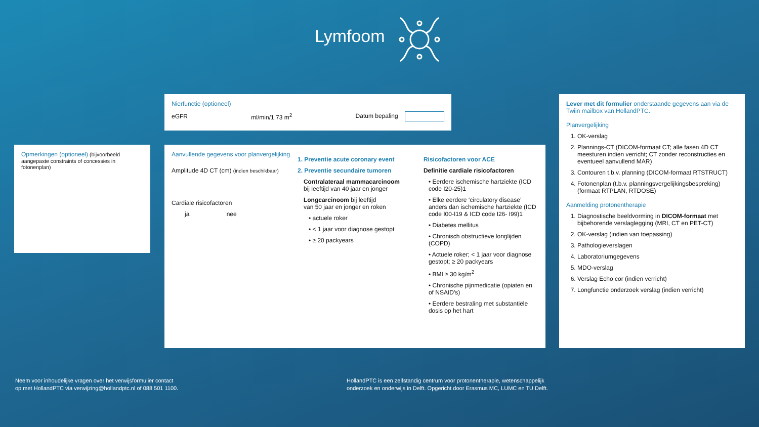Lymfoom
Nierfunctie (optioneel)
eGFR ml/min/1,73 m<sup>2</sup> Datum bepaling
Opmerkingen (optioneel) (bijvoorbeeld aangepaste constraints of concessies in fotonenplan)
Aanvullende gegevens voor planvergelijking
Amplitude 4D CT (cm) (indien beschikbaar)
Cardiale risicofactoren
ja nee
1. Preventie acute coronary event
2. Preventie secundaire tumoren
Contralateraal mammacarcinoom
bij leeftijd van 40 jaar en jonger
Longcarcinoom bij leeftijd
van 50 jaar en jonger en roken
• actuele roker
• < 1 jaar voor diagnose gestopt
• ≥ 20 packyears
Risicofactoren voor ACE
Definitie cardiale risicofactoren
• Eerdere ischemische hartziekte (ICD code I20-25)1
• Elke eerdere ‘circulatory disease’ anders dan ischemische hartziekte (ICD code I00-I19 & ICD code I26- I99)1
• Diabetes mellitus
• Chronisch obstructieve longlijden (COPD)
• Actuele roker; < 1 jaar voor diagnose gestopt; ≥ 20 packyears
• BMI ≥ 30 kg/m<sup>2</sup>
• Chronische pijnmedicatie (opiaten en of NSAID’s)
• Eerdere bestraling met substantiële dosis op het hart
Lever met dit formulier onderstaande gegevens aan via de Twiin mailbox van HollandPTC.
Planvergelijking
1. OK-verslag
2. Plannings-CT (DICOM-formaat CT; alle fasen 4D CT meesturen indien verricht; CT zonder reconstructies en eventueel aanvullend MAR)
3. Contouren t.b.v. planning (DICOM-formaat RTSTRUCT)
4. Fotonenplan (t.b.v. planningsvergelijkingsbespreking) (formaat RTPLAN, RTDOSE)
Aanmelding protonentherapie
1. Diagnostische beeldvorming in DICOM-formaat met bijbehorende verslaglegging (MRI, CT en PET-CT)
2. OK-verslag (indien van toepassing)
3. Pathologieverslagen
4. Laboratoriumgegevens
5. MDO-verslag
6. Verslag Echo cor (indien verricht)
7. Longfunctie onderzoek verslag (indien verricht)
Neem voor inhoudelijke vragen over het verwijsformulier contact
op met HollandPTC via verwijzing@hollandptc.nl of 088 501 1100.
HollandPTC is een zelfstandig centrum voor protonentherapie, wetenschappelijk
onderzoek en onderwijs in Delft. Opgericht door Erasmus MC, LUMC en TU Delft.